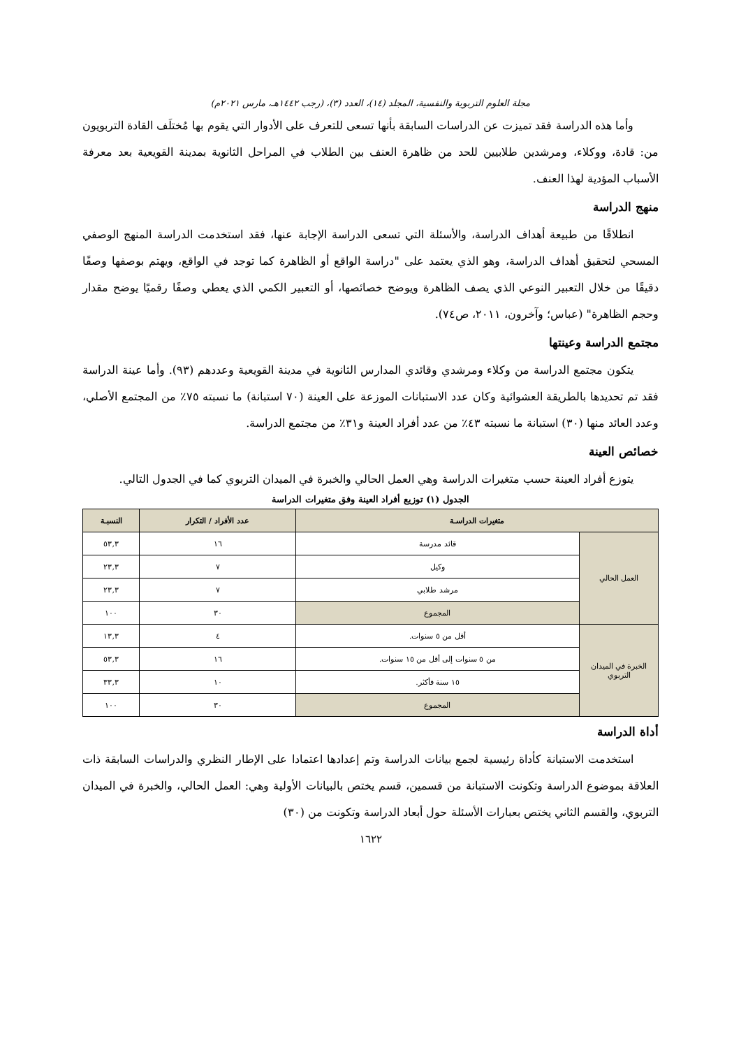مجلة العلوم التربوية والنفسية، المجلد (١٤)، العدد (٣)، (رجب ١٤٤٢هـ، مارس ٢٠٢١م)
وأما هذه الدراسة فقد تميزت عن الدراسات السابقة بأنها تسعى للتعرف على الأدوار التي يقوم بها مُختلَف القادة التربويون من: قادة، ووكلاء، ومرشدين طلابيين للحد من ظاهرة العنف بين الطلاب في المراحل الثانوية بمدينة القويعية بعد معرفة الأسباب المؤدية لهذا العنف.
منهج الدراسة
انطلاقًا من طبيعة أهداف الدراسة، والأسئلة التي تسعى الدراسة الإجابة عنها، فقد استخدمت الدراسة المنهج الوصفي المسحي لتحقيق أهداف الدراسة، وهو الذي يعتمد على "دراسة الواقع أو الظاهرة كما توجد في الواقع، ويهتم بوصفها وصفًا دقيقًا من خلال التعبير النوعي الذي يصف الظاهرة ويوضح خصائصها، أو التعبير الكمي الذي يعطي وصفًا رقميًا يوضح مقدار وحجم الظاهرة" (عباس؛ وآخرون، ٢٠١١، ص٧٤).
مجتمع الدراسة وعينتها
يتكون مجتمع الدراسة من وكلاء ومرشدي وقائدي المدارس الثانوية في مدينة القويعية وعددهم (٩٣). وأما عينة الدراسة فقد تم تحديدها بالطريقة العشوائية وكان عدد الاستبانات الموزعة على العينة (٧٠ استبانة) ما نسبته ٧٥٪ من المجتمع الأصلي، وعدد العائد منها (٣٠) استبانة ما نسبته ٤٣٪ من عدد أفراد العينة و٣١٪ من مجتمع الدراسة.
خصائص العينة
يتوزع أفراد العينة حسب متغيرات الدراسة وهي العمل الحالي والخبرة في الميدان التربوي كما في الجدول التالي.
الجدول (١) توزيع أفراد العينة وفق متغيرات الدراسة
| متغيرات الدراسـة | | عدد الأفراد / التكرار | النسبـة |
| --- | --- | --- | --- |
| العمل الحالي | قائد مدرسة | ١٦ | ٥٣,٣ |
| | وكيل | ٧ | ٢٣,٣ |
| | مرشد طلابي | ٧ | ٢٣,٣ |
| | المجموع | ٣٠ | ١٠٠ |
| الخبرة في الميدان التربوي | أقل من ٥ سنوات. | ٤ | ١٣,٣ |
| | من ٥ سنوات إلى أقل من ١٥ سنوات. | ١٦ | ٥٣,٣ |
| | ١٥ سنة فأكثر. | ١٠ | ٣٣,٣ |
| | المجموع | ٣٠ | ١٠٠ |
أداة الدراسة
استخدمت الاستبانة كأداة رئيسية لجمع بيانات الدراسة وتم إعدادها اعتمادا على الإطار النظري والدراسات السابقة ذات العلاقة بموضوع الدراسة وتكونت الاستبانة من قسمين، قسم يختص بالبيانات الأولية وهي: العمل الحالي، والخبرة في الميدان التربوي، والقسم الثاني يختص بعبارات الأسئلة حول أبعاد الدراسة وتكونت من (٣٠)
١٦٢٢